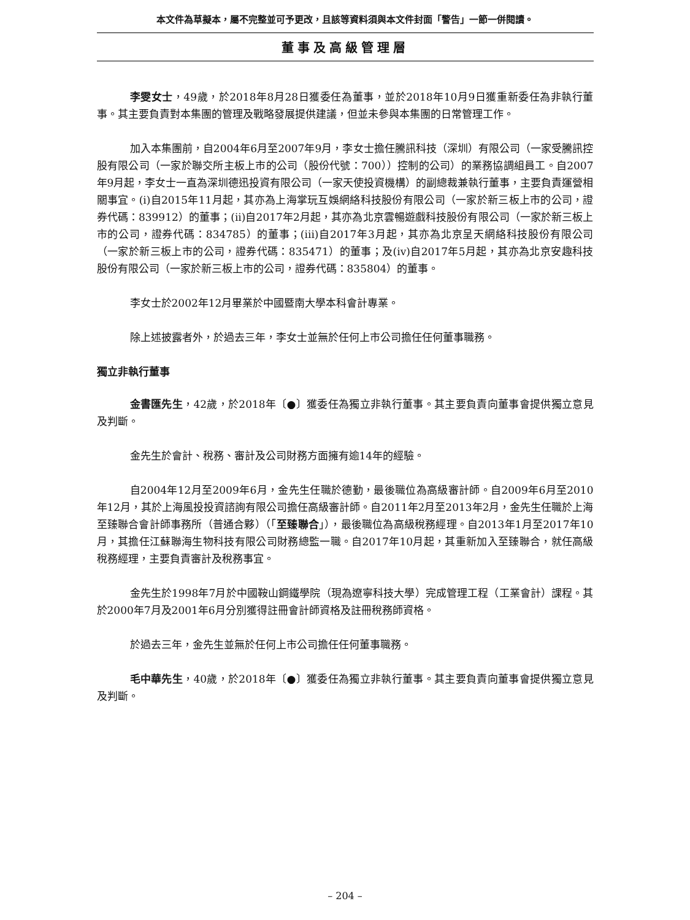本文件為草擬本，屬不完整並可予更改，且該等資料須與本文件封面「警告」一節一併閱讀。
董事及高級管理層
李雯女士，49歲，於2018年8月28日獲委任為董事，並於2018年10月9日獲重新委任為非執行董事。其主要負責對本集團的管理及戰略發展提供建議，但並未參與本集團的日常管理工作。
加入本集團前，自2004年6月至2007年9月，李女士擔任騰訊科技（深圳）有限公司（一家受騰訊控股有限公司（一家於聯交所主板上市的公司（股份代號：700））控制的公司）的業務協調組員工。自2007年9月起，李女士一直為深圳德迅投資有限公司（一家天使投資機構）的副總裁兼執行董事，主要負責運營相關事宜。(i)自2015年11月起，其亦為上海掌玩互娛網絡科技股份有限公司（一家於新三板上市的公司，證券代碼：839912）的董事；(ii)自2017年2月起，其亦為北京雲暢遊戲科技股份有限公司（一家於新三板上市的公司，證券代碼：834785）的董事；(iii)自2017年3月起，其亦為北京呈天網絡科技股份有限公司（一家於新三板上市的公司，證券代碼：835471）的董事；及(iv)自2017年5月起，其亦為北京安趣科技股份有限公司（一家於新三板上市的公司，證券代碼：835804）的董事。
李女士於2002年12月畢業於中國暨南大學本科會計專業。
除上述披露者外，於過去三年，李女士並無於任何上市公司擔任任何董事職務。
獨立非執行董事
金書匯先生，42歲，於2018年〔●〕獲委任為獨立非執行董事。其主要負責向董事會提供獨立意見及判斷。
金先生於會計、稅務、審計及公司財務方面擁有逾14年的經驗。
自2004年12月至2009年6月，金先生任職於德勤，最後職位為高級審計師。自2009年6月至2010年12月，其於上海風投投資諮詢有限公司擔任高級審計師。自2011年2月至2013年2月，金先生任職於上海至臻聯合會計師事務所（普通合夥）（「至臻聯合」），最後職位為高級稅務經理。自2013年1月至2017年10月，其擔任江蘇聯海生物科技有限公司財務總監一職。自2017年10月起，其重新加入至臻聯合，就任高級稅務經理，主要負責審計及稅務事宜。
金先生於1998年7月於中國鞍山鋼鐵學院（現為遼寧科技大學）完成管理工程（工業會計）課程。其於2000年7月及2001年6月分別獲得註冊會計師資格及註冊稅務師資格。
於過去三年，金先生並無於任何上市公司擔任任何董事職務。
毛中華先生，40歲，於2018年〔●〕獲委任為獨立非執行董事。其主要負責向董事會提供獨立意見及判斷。
– 204 –